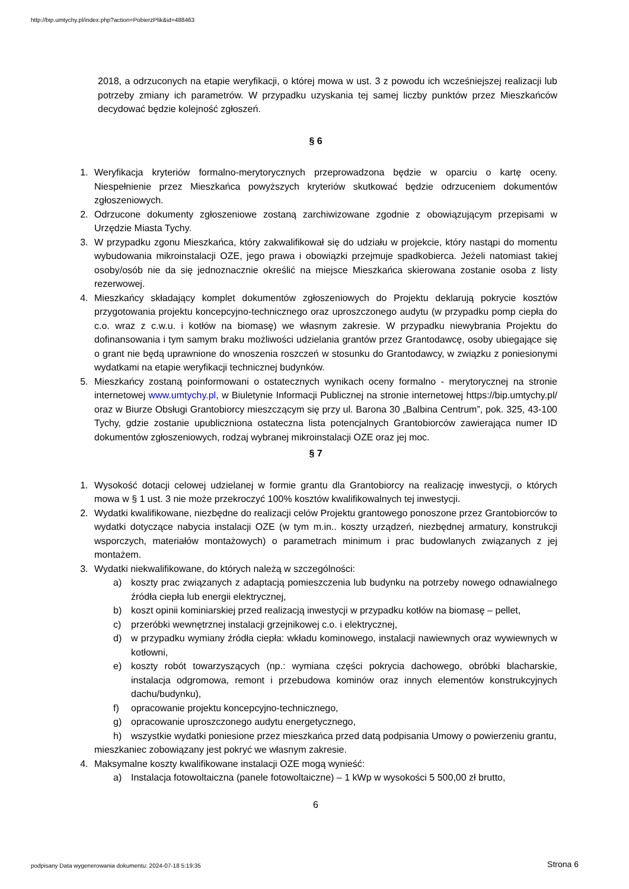http://bip.umtychy.pl/index.php?action=PobierzPlik&id=488463
2018, a odrzuconych na etapie weryfikacji, o której mowa w ust. 3 z powodu ich wcześniejszej realizacji lub potrzeby zmiany ich parametrów. W przypadku uzyskania tej samej liczby punktów przez Mieszkańców decydować będzie kolejność zgłoszeń.
§ 6
1. Weryfikacja kryteriów formalno-merytorycznych przeprowadzona będzie w oparciu o kartę oceny. Niespełnienie przez Mieszkańca powyższych kryteriów skutkować będzie odrzuceniem dokumentów zgłoszeniowych.
2. Odrzucone dokumenty zgłoszeniowe zostaną zarchiwizowane zgodnie z obowiązującym przepisami w Urzędzie Miasta Tychy.
3. W przypadku zgonu Mieszkańca, który zakwalifikował się do udziału w projekcie, który nastąpi do momentu wybudowania mikroinstalacji OZE, jego prawa i obowiązki przejmuje spadkobierca. Jeżeli natomiast takiej osoby/osób nie da się jednoznacznie określić na miejsce Mieszkańca skierowana zostanie osoba z listy rezerwowej.
4. Mieszkańcy składający komplet dokumentów zgłoszeniowych do Projektu deklarują pokrycie kosztów przygotowania projektu koncepcyjno-technicznego oraz uproszczonego audytu (w przypadku pomp ciepła do c.o. wraz z c.w.u. i kotłów na biomasę) we własnym zakresie. W przypadku niewybrania Projektu do dofinansowania i tym samym braku możliwości udzielania grantów przez Grantodawcę, osoby ubiegające się o grant nie będą uprawnione do wnoszenia roszczeń w stosunku do Grantodawcy, w związku z poniesionymi wydatkami na etapie weryfikacji technicznej budynków.
5. Mieszkańcy zostaną poinformowani o ostatecznych wynikach oceny formalno - merytorycznej na stronie internetowej www.umtychy.pl, w Biuletynie Informacji Publicznej na stronie internetowej https://bip.umtychy.pl/ oraz w Biurze Obsługi Grantobiorcy mieszczącym się przy ul. Barona 30 „Balbina Centrum”, pok. 325, 43-100 Tychy, gdzie zostanie upubliczniona ostateczna lista potencjalnych Grantobiorców zawierająca numer ID dokumentów zgłoszeniowych, rodzaj wybranej mikroinstalacji OZE oraz jej moc.
§ 7
1. Wysokość dotacji celowej udzielanej w formie grantu dla Grantobiorcy na realizację inwestycji, o których mowa w § 1 ust. 3 nie może przekroczyć 100% kosztów kwalifikowalnych tej inwestycji.
2. Wydatki kwalifikowane, niezbędne do realizacji celów Projektu grantowego ponoszone przez Grantobiorców to wydatki dotyczące nabycia instalacji OZE (w tym m.in.. koszty urządzeń, niezbędnej armatury, konstrukcji wsporczych, materiałów montażowych) o parametrach minimum i prac budowlanych związanych z jej montażem.
3. Wydatki niekwalifikowane, do których należą w szczególności:
a) koszty prac związanych z adaptacją pomieszczenia lub budynku na potrzeby nowego odnawialnego źródła ciepła lub energii elektrycznej,
b) koszt opinii kominiarskiej przed realizacją inwestycji w przypadku kotłów na biomasę – pellet,
c) przeróbki wewnętrznej instalacji grzejnikowej c.o. i elektrycznej,
d) w przypadku wymiany źródła ciepła: wkładu kominowego, instalacji nawiewnych oraz wywiewnych w kotłowni,
e) koszty robót towarzyszących (np.: wymiana części pokrycia dachowego, obróbki blacharskie, instalacja odgromowa, remont i przebudowa kominów oraz innych elementów konstrukcyjnych dachu/budynku),
f) opracowanie projektu koncepcyjno-technicznego,
g) opracowanie uproszczonego audytu energetycznego,
h) wszystkie wydatki poniesione przez mieszkańca przed datą podpisania Umowy o powierzeniu grantu,
mieszkaniec zobowiązany jest pokryć we własnym zakresie.
4. Maksymalne koszty kwalifikowane instalacji OZE mogą wynieść:
a) Instalacja fotowoltaiczna (panele fotowoltaiczne) – 1 kWp w wysokości 5 500,00 zł brutto,
6
podpisany Data wygenerowania dokumentu: 2024-07-18 5:19:35
Strona 6